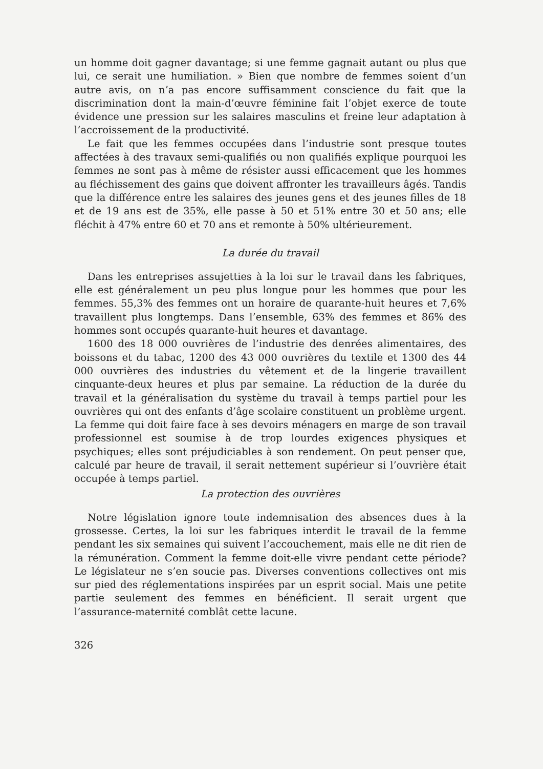un homme doit gagner davantage; si une femme gagnait autant ou plus que lui, ce serait une humiliation. » Bien que nombre de femmes soient d’un autre avis, on n’a pas encore suffisamment conscience du fait que la discrimination dont la main-d’œuvre féminine fait l’objet exerce de toute évidence une pression sur les salaires masculins et freine leur adaptation à l’accroissement de la productivité.
Le fait que les femmes occupées dans l’industrie sont presque toutes affectées à des travaux semi-qualifiés ou non qualifiés explique pourquoi les femmes ne sont pas à même de résister aussi efficacement que les hommes au fléchissement des gains que doivent affronter les travailleurs âgés. Tandis que la différence entre les salaires des jeunes gens et des jeunes filles de 18 et de 19 ans est de 35%, elle passe à 50 et 51% entre 30 et 50 ans; elle fléchit à 47% entre 60 et 70 ans et remonte à 50% ultérieurement.
La durée du travail
Dans les entreprises assujetties à la loi sur le travail dans les fabriques, elle est généralement un peu plus longue pour les hommes que pour les femmes. 55,3% des femmes ont un horaire de quarante-huit heures et 7,6% travaillent plus longtemps. Dans l’ensemble, 63% des femmes et 86% des hommes sont occupés quarante-huit heures et davantage.
1600 des 18 000 ouvrières de l’industrie des denrées alimentaires, des boissons et du tabac, 1200 des 43 000 ouvrières du textile et 1300 des 44 000 ouvrières des industries du vêtement et de la lingerie travaillent cinquante-deux heures et plus par semaine. La réduction de la durée du travail et la généralisation du système du travail à temps partiel pour les ouvrières qui ont des enfants d’âge scolaire constituent un problème urgent. La femme qui doit faire face à ses devoirs ménagers en marge de son travail professionnel est soumise à de trop lourdes exigences physiques et psychiques; elles sont préjudiciables à son rendement. On peut penser que, calculé par heure de travail, il serait nettement supérieur si l’ouvrière était occupée à temps partiel.
La protection des ouvrières
Notre législation ignore toute indemnisation des absences dues à la grossesse. Certes, la loi sur les fabriques interdit le travail de la femme pendant les six semaines qui suivent l’accouchement, mais elle ne dit rien de la rémunération. Comment la femme doit-elle vivre pendant cette période? Le législateur ne s’en soucie pas. Diverses conventions collectives ont mis sur pied des réglementations inspirées par un esprit social. Mais une petite partie seulement des femmes en bénéficient. Il serait urgent que l’assurance-maternité comblât cette lacune.
326